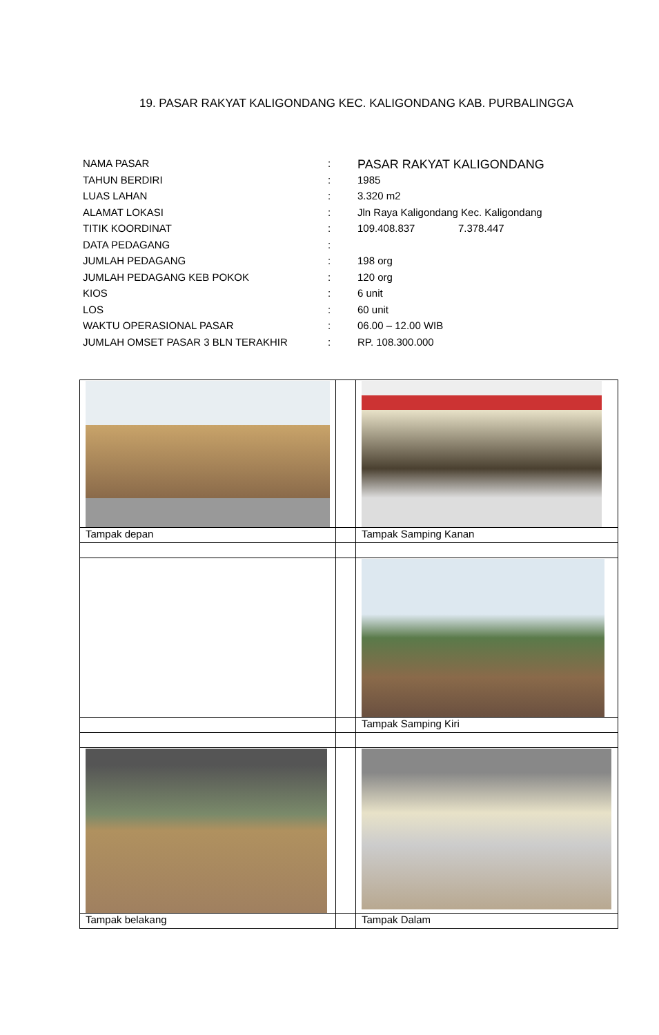19. PASAR RAKYAT KALIGONDANG KEC. KALIGONDANG KAB. PURBALINGGA
| NAMA PASAR | : | PASAR RAKYAT KALIGONDANG |
| TAHUN BERDIRI | : | 1985 |
| LUAS LAHAN | : | 3.320 m2 |
| ALAMAT LOKASI | : | Jln Raya Kaligondang Kec. Kaligondang |
| TITIK KOORDINAT | : | 109.408.837 7.378.447 |
| DATA PEDAGANG | : | |
| JUMLAH PEDAGANG | : | 198 org |
| JUMLAH PEDAGANG KEB POKOK | : | 120 org |
| KIOS | : | 6 unit |
| LOS | : | 60 unit |
| WAKTU OPERASIONAL PASAR | : | 06.00 – 12.00 WIB |
| JUMLAH OMSET PASAR 3 BLN TERAKHIR | : | RP. 108.300.000 |
| Tampak depan | | Tampak Samping Kanan |
| | | Tampak Samping Kiri |
| Tampak belakang | | Tampak Dalam |